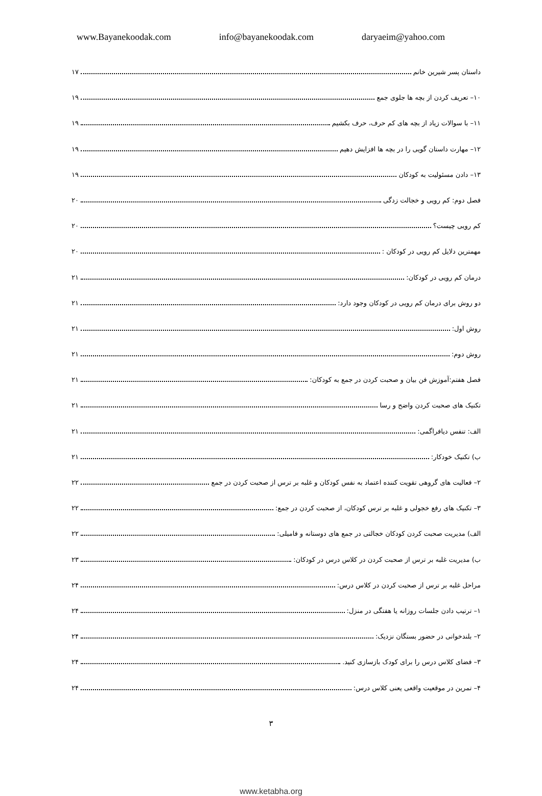www.Bayanekoodak.com info@bayanekoodak.com daryaeim@yahoo.com
داستان پسر شیرین خانم ۱۷
۱۰– تعریف کردن از بچه ها جلوی جمع ۱۹
۱۱– با سوالات زیاد از بچه های کم حرف، حرف بکشیم ۱۹
۱۲– مهارت داستان گویی را در بچه ها افزایش دهیم ۱۹
۱۳– دادن مسئولیت به کودکان ۱۹
فصل دوم: کم رویی و خجالت زدگی ۲۰
کم رویی چیست؟ ۲۰
مهمترین دلایل کم رویی در کودکان : ۲۰
درمان کم رویی در کودکان: ۲۱
دو روش برای درمان کم رویی در کودکان وجود دارد: ۲۱
روش اول: ۲۱
روش دوم: ۲۱
فصل هفتم:آموزش فن بیان و صحبت کردن در جمع به کودکان: ۲۱
تکنیک های صحبت کردن واضح و رسا ۲۱
الف: تنفس دیافراگمی: ۲۱
ب) تکنیک خودکار: ۲۱
۲– فعالیت های گروهی تقویت کننده اعتماد به نفس کودکان و غلبه بر ترس از صحبت کردن در جمع ۲۲
۳– تکنیک های رفع خجولی و غلبه بر ترس کودکان، از صحبت کردن در جمع: ۲۲
الف) مدیریت صحبت کردن کودکان خجالتی در جمع های دوستانه و فامیلی: ۲۲
ب) مدیریت غلبه بر ترس از صحبت کردن در کلاس درس در کودکان: ۲۳
مراحل غلبه بر ترس از صحبت کردن در کلاس درس: ۲۴
۱– ترتیب دادن جلسات روزانه یا هفتگی در منزل: ۲۴
۲– بلندخوانی در حضور بستگان نزدیک: ۲۴
۳– فضای کلاس درس را برای کودک بازسازی کنید. ۲۴
۴– تمرین در موقعیت واقعی یعنی کلاس درس: ۲۴
۳
www.ketabha.org